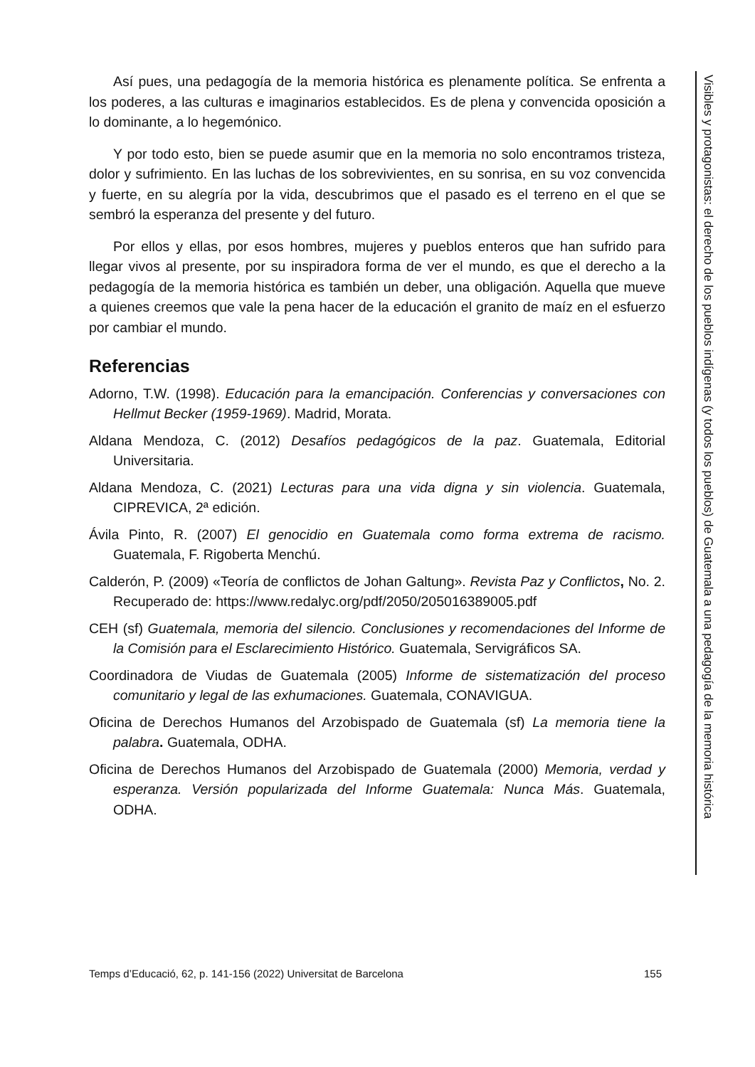Así pues, una pedagogía de la memoria histórica es plenamente política. Se enfrenta a los poderes, a las culturas e imaginarios establecidos. Es de plena y convencida oposición a lo dominante, a lo hegemónico.
Y por todo esto, bien se puede asumir que en la memoria no solo encontramos tristeza, dolor y sufrimiento. En las luchas de los sobrevivientes, en su sonrisa, en su voz convencida y fuerte, en su alegría por la vida, descubrimos que el pasado es el terreno en el que se sembró la esperanza del presente y del futuro.
Por ellos y ellas, por esos hombres, mujeres y pueblos enteros que han sufrido para llegar vivos al presente, por su inspiradora forma de ver el mundo, es que el derecho a la pedagogía de la memoria histórica es también un deber, una obligación. Aquella que mueve a quienes creemos que vale la pena hacer de la educación el granito de maíz en el esfuerzo por cambiar el mundo.
Referencias
Adorno, T.W. (1998). Educación para la emancipación. Conferencias y conversaciones con Hellmut Becker (1959-1969). Madrid, Morata.
Aldana Mendoza, C. (2012) Desafíos pedagógicos de la paz. Guatemala, Editorial Universitaria.
Aldana Mendoza, C. (2021) Lecturas para una vida digna y sin violencia. Guatemala, CIPREVICA, 2ª edición.
Ávila Pinto, R. (2007) El genocidio en Guatemala como forma extrema de racismo. Guatemala, F. Rigoberta Menchú.
Calderón, P. (2009) «Teoría de conflictos de Johan Galtung». Revista Paz y Conflictos, No. 2. Recuperado de: https://www.redalyc.org/pdf/2050/205016389005.pdf
CEH (sf) Guatemala, memoria del silencio. Conclusiones y recomendaciones del Informe de la Comisión para el Esclarecimiento Histórico. Guatemala, Servigráficos SA.
Coordinadora de Viudas de Guatemala (2005) Informe de sistematización del proceso comunitario y legal de las exhumaciones. Guatemala, CONAVIGUA.
Oficina de Derechos Humanos del Arzobispado de Guatemala (sf) La memoria tiene la palabra. Guatemala, ODHA.
Oficina de Derechos Humanos del Arzobispado de Guatemala (2000) Memoria, verdad y esperanza. Versión popularizada del Informe Guatemala: Nunca Más. Guatemala, ODHA.
Visibles y protagonistas: el derecho de los pueblos indígenas (y todos los pueblos) de Guatemala a una pedagogía de la memoria histórica
Temps d’Educació, 62, p. 141-156 (2022) Universitat de Barcelona 155